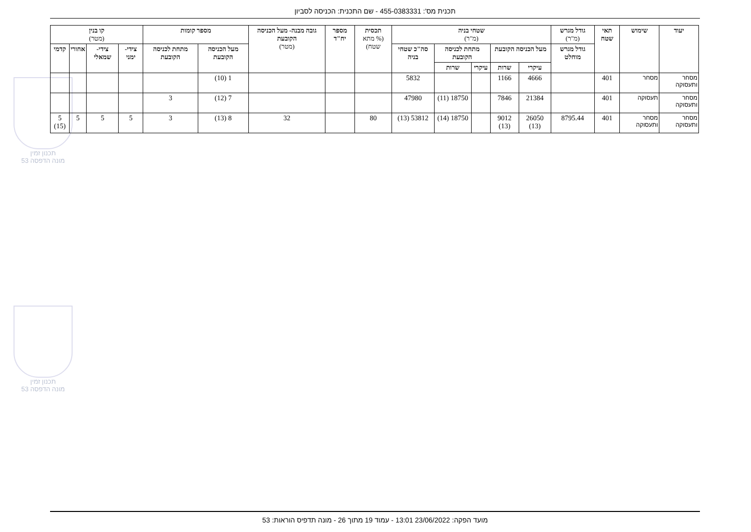תכנית מס': 455-0383331 - שם התכנית: הכניסה לסביון
תכנון זמין
מונה הדפסה 53
תכנון זמין
מונה הדפסה 53
| יעוד | שימוש | תאי שטח | גודל מגרש (מ"ר) | שטחי בניה (מ"ר) | | | | | תכסית (% מתא שטח) | מספר יח"ד | גובה מבנה- מעל הכניסה הקובעת (מטר) | מספר קומות | | קו בנין (מטר) | | | |
| --- | --- | --- | --- | --- | --- | --- | --- | --- | --- | --- | --- | --- | --- | --- | --- | --- | --- |
| | | | גודל מגרש מוחלט | מעל הכניסה הקובעת | | מתחת לכניסה הקובעת | | סה"כ שטחי בניה | | | | מעל הכניסה הקובעת | מתחת לכניסה הקובעת | צידי- ימני | צידי- שמאלי | אחורי | קדמי |
| | | | | עיקרי | שרות | עיקרי | שרות | | | | | | | | | | |
| מסחר ותעסוקה | מסחר | 401 | | 4666 | 1166 | | | 5832 | | | | 1 (10) | | | | | |
| מסחר ותעסוקה | תעסוקה | 401 | | 21384 | 7846 | | 18750 (11) | 47980 | | | | 7 (12) | 3 | | | | |
| מסחר ותעסוקה | מסחר ותעסוקה | 401 | 8795.44 | 26050 (13) | 9012 (13) | | 18750 (14) | 53812 (13) | 80 | | 32 | 8 (13) | 3 | 5 | 5 | 5 | 5 (15) |
מועד הפקה: 23/06/2022 13:01 - עמוד 19 מתוך 26 - מונה תדפיס הוראות: 53